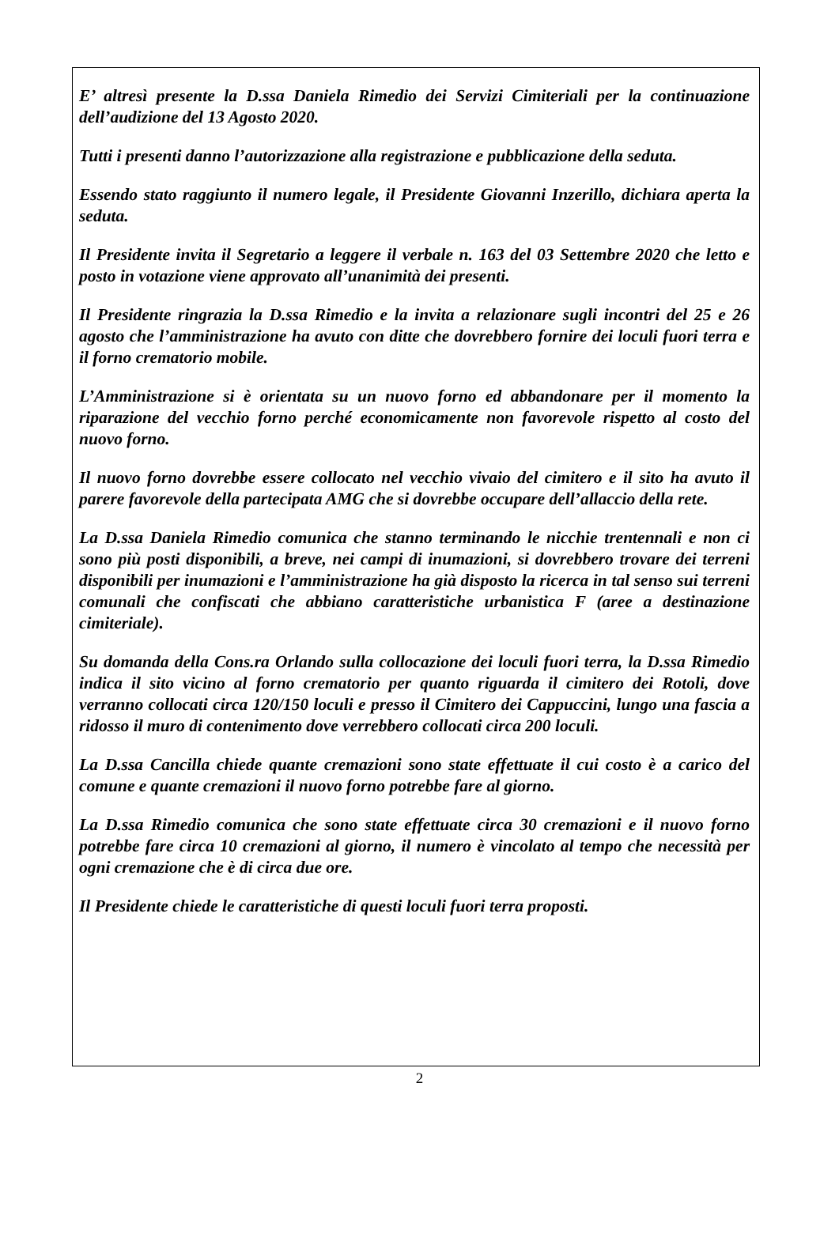E’ altresì presente la D.ssa Daniela Rimedio dei Servizi Cimiteriali per la continuazione dell’audizione del 13 Agosto 2020.
Tutti i presenti danno l’autorizzazione alla registrazione e pubblicazione della seduta.
Essendo stato raggiunto il numero legale, il Presidente Giovanni Inzerillo, dichiara aperta la seduta.
Il Presidente invita il Segretario a leggere il verbale n. 163 del 03 Settembre 2020 che letto e posto in votazione viene approvato all’unanimità dei presenti.
Il Presidente ringrazia la D.ssa Rimedio e la invita a relazionare sugli incontri del 25 e 26 agosto che l’amministrazione ha avuto con ditte che dovrebbero fornire dei loculi fuori terra e il forno crematorio mobile.
L’Amministrazione si è orientata su un nuovo forno ed abbandonare per il momento la riparazione del vecchio forno perché economicamente non favorevole rispetto al costo del nuovo forno.
Il nuovo forno dovrebbe essere collocato nel vecchio vivaio del cimitero e il sito ha avuto il parere favorevole della partecipata AMG che si dovrebbe occupare dell’allaccio della rete.
La D.ssa Daniela Rimedio comunica che stanno terminando le nicchie trentennali e non ci sono più posti disponibili, a breve, nei campi di inumazioni, si dovrebbero trovare dei terreni disponibili per inumazioni e l’amministrazione ha già disposto la ricerca in tal senso sui terreni comunali che confiscati che abbiano caratteristiche urbanistica F (aree a destinazione cimiteriale).
Su domanda della Cons.ra Orlando sulla collocazione dei loculi fuori terra, la D.ssa Rimedio indica il sito vicino al forno crematorio per quanto riguarda il cimitero dei Rotoli, dove verranno collocati circa 120/150 loculi e presso il Cimitero dei Cappuccini, lungo una fascia a ridosso il muro di contenimento dove verrebbero collocati circa 200 loculi.
La D.ssa Cancilla chiede quante cremazioni sono state effettuate il cui costo è a carico del comune e quante cremazioni il nuovo forno potrebbe fare al giorno.
La D.ssa Rimedio comunica che sono state effettuate circa 30 cremazioni e il nuovo forno potrebbe fare circa 10 cremazioni al giorno, il numero è vincolato al tempo che necessità per ogni cremazione che è di circa due ore.
Il Presidente chiede le caratteristiche di questi loculi fuori terra proposti.
2